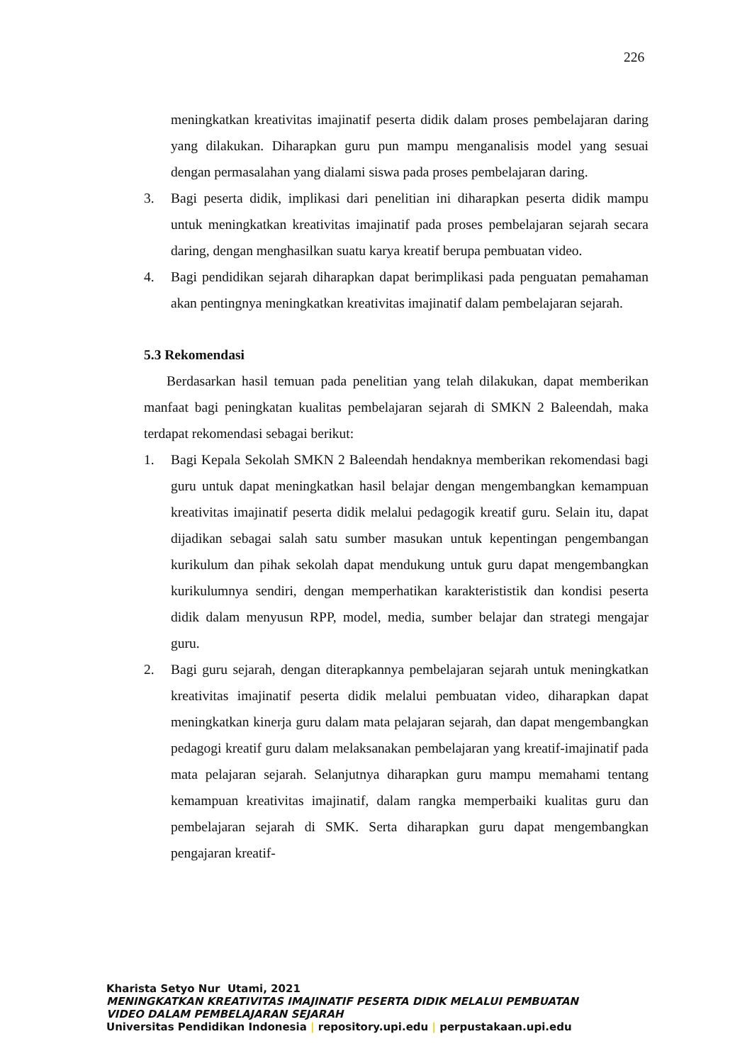226
meningkatkan kreativitas imajinatif peserta didik dalam proses pembelajaran daring yang dilakukan. Diharapkan guru pun mampu menganalisis model yang sesuai dengan permasalahan yang dialami siswa pada proses pembelajaran daring.
3. Bagi peserta didik, implikasi dari penelitian ini diharapkan peserta didik mampu untuk meningkatkan kreativitas imajinatif pada proses pembelajaran sejarah secara daring, dengan menghasilkan suatu karya kreatif berupa pembuatan video.
4. Bagi pendidikan sejarah diharapkan dapat berimplikasi pada penguatan pemahaman akan pentingnya meningkatkan kreativitas imajinatif dalam pembelajaran sejarah.
5.3 Rekomendasi
Berdasarkan hasil temuan pada penelitian yang telah dilakukan, dapat memberikan manfaat bagi peningkatan kualitas pembelajaran sejarah di SMKN 2 Baleendah, maka terdapat rekomendasi sebagai berikut:
1. Bagi Kepala Sekolah SMKN 2 Baleendah hendaknya memberikan rekomendasi bagi guru untuk dapat meningkatkan hasil belajar dengan mengembangkan kemampuan kreativitas imajinatif peserta didik melalui pedagogik kreatif guru. Selain itu, dapat dijadikan sebagai salah satu sumber masukan untuk kepentingan pengembangan kurikulum dan pihak sekolah dapat mendukung untuk guru dapat mengembangkan kurikulumnya sendiri, dengan memperhatikan karakterististik dan kondisi peserta didik dalam menyusun RPP, model, media, sumber belajar dan strategi mengajar guru.
2. Bagi guru sejarah, dengan diterapkannya pembelajaran sejarah untuk meningkatkan kreativitas imajinatif peserta didik melalui pembuatan video, diharapkan dapat meningkatkan kinerja guru dalam mata pelajaran sejarah, dan dapat mengembangkan pedagogi kreatif guru dalam melaksanakan pembelajaran yang kreatif-imajinatif pada mata pelajaran sejarah. Selanjutnya diharapkan guru mampu memahami tentang kemampuan kreativitas imajinatif, dalam rangka memperbaiki kualitas guru dan pembelajaran sejarah di SMK. Serta diharapkan guru dapat mengembangkan pengajaran kreatif-
Kharista Setyo Nur Utami, 2021
MENINGKATKAN KREATIVITAS IMAJINATIF PESERTA DIDIK MELALUI PEMBUATAN
VIDEO DALAM PEMBELAJARAN SEJARAH
Universitas Pendidikan Indonesia | repository.upi.edu | perpustakaan.upi.edu